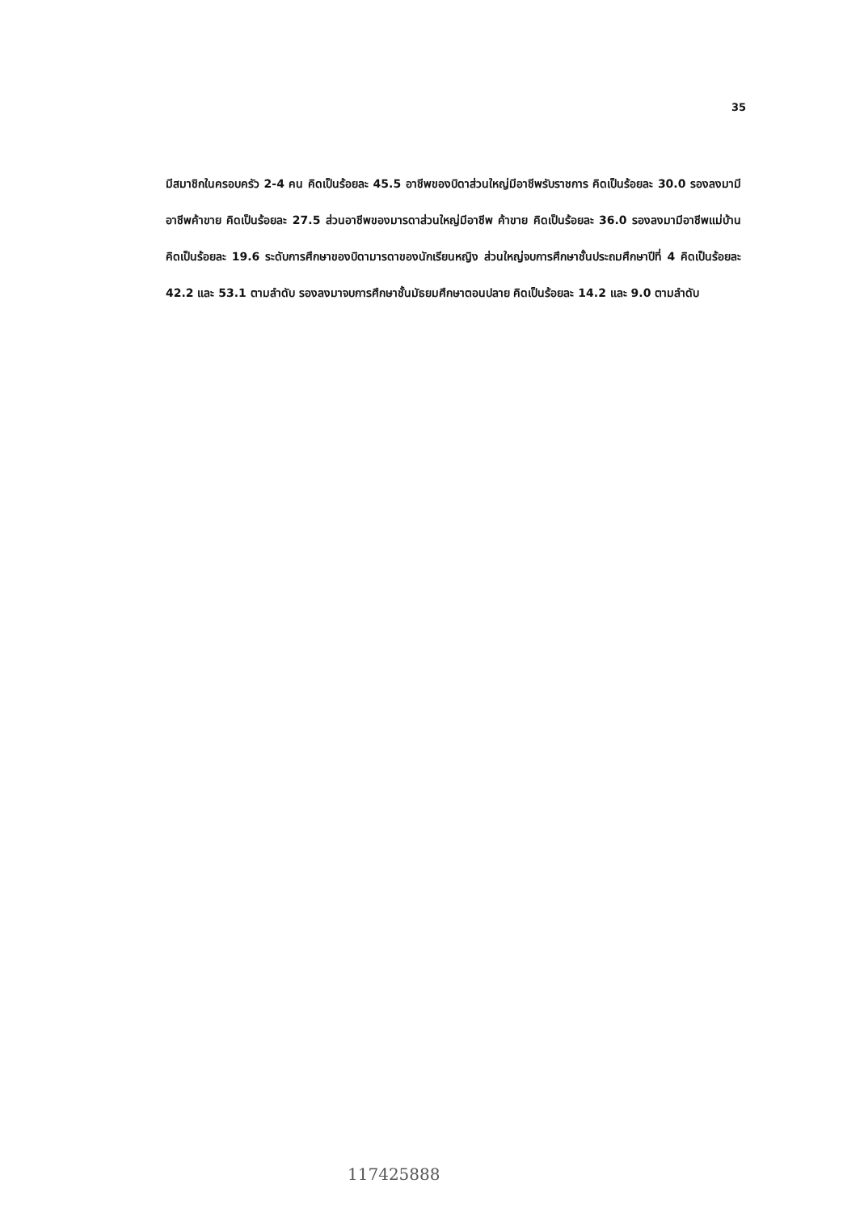35
มีสมาชิกในครอบครัว 2-4 คน คิดเป็นร้อยละ 45.5 อาชีพของบิดาส่วนใหญ่มีอาชีพรับราชการ คิดเป็นร้อยละ 30.0 รองลงมามีอาชีพค้าขาย คิดเป็นร้อยละ 27.5 ส่วนอาชีพของมารดาส่วนใหญ่มีอาชีพ ค้าขาย คิดเป็นร้อยละ 36.0 รองลงมามีอาชีพแม่บ้าน คิดเป็นร้อยละ 19.6 ระดับการศึกษาของบิดามารดาของนักเรียนหญิง ส่วนใหญ่จบการศึกษาชั้นประถมศึกษาปีที่ 4 คิดเป็นร้อยละ 42.2 และ 53.1 ตามลำดับ รองลงมาจบการศึกษาชั้นมัธยมศึกษาตอนปลาย คิดเป็นร้อยละ 14.2 และ 9.0 ตามลำดับ
117425888